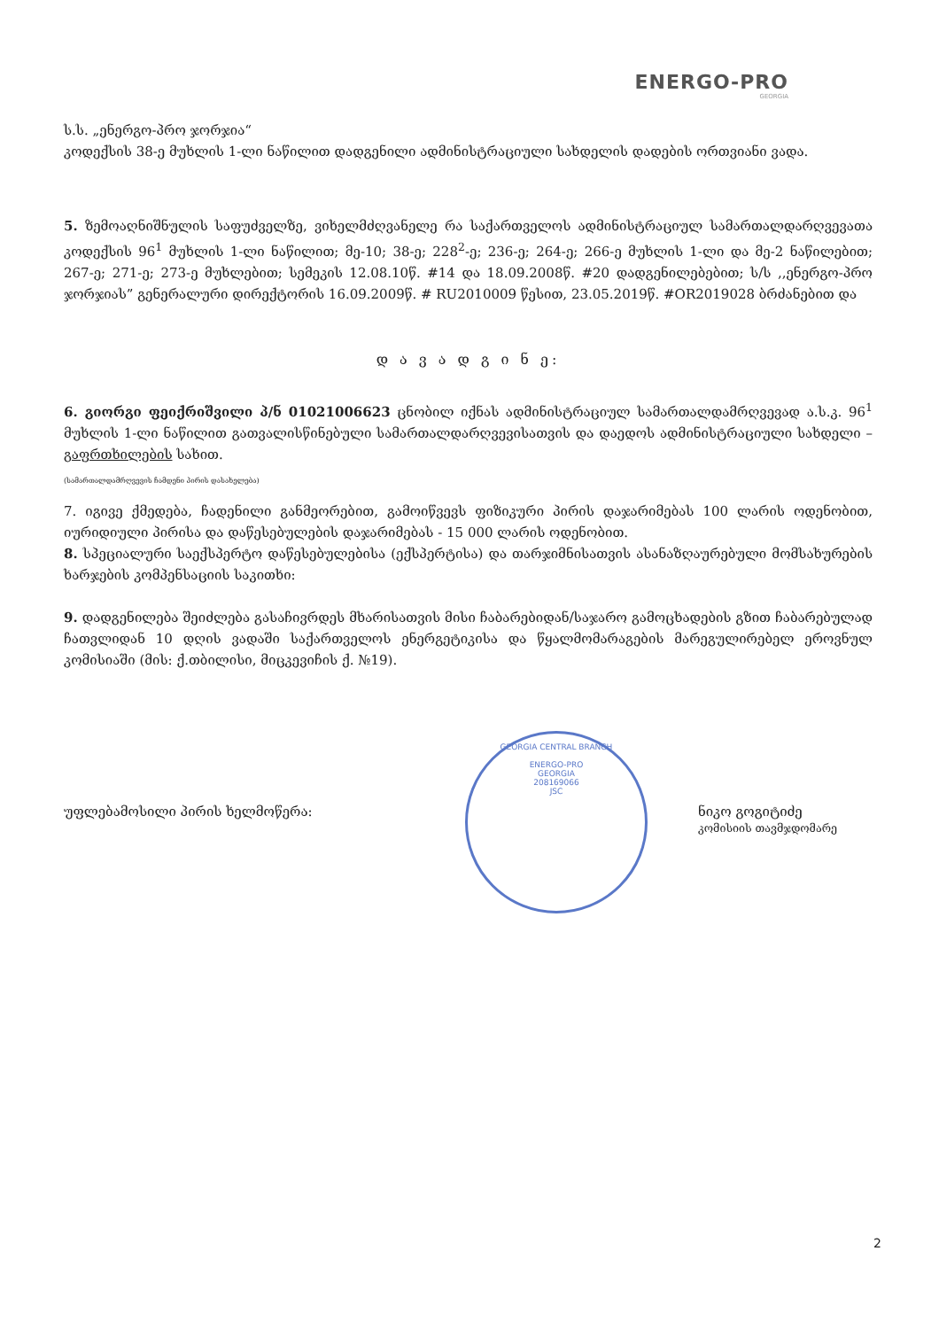ENERGO-PRO
GEORGIA
ს.ს. „ენერგო-პრო ჯორჯია“
კოდექსის 38-ე მუხლის 1-ლი ნაწილით დადგენილი ადმინისტრაციული სახდელის დადების ორთვიანი ვადა.
5. ზემოაღნიშნულის საფუძველზე, ვიხელმძღვანელე რა საქართველოს ადმინისტრაციულ სამართალდარღვევათა კოდექსის 96<sup>1</sup> მუხლის 1-ლი ნაწილით; მე-10; 38-ე; 228<sup>2</sup>-ე; 236-ე; 264-ე; 266-ე მუხლის 1-ლი და მე-2 ნაწილებით; 267-ე; 271-ე; 273-ე მუხლებით; სემეკის 12.08.10წ. #14 და 18.09.2008წ. #20 დადგენილებებით; ს/ს ,,ენერგო-პრო ჯორჯიას” გენერალური დირექტორის 16.09.2009წ. # RU2010009 წესით, 23.05.2019წ. #OR2019028 ბრძანებით და
დ ა ვ ა დ გ ი ნ ე:
6. გიორგი ფეიქრიშვილი პ/ნ 01021006623 ცნობილ იქნას ადმინისტრაციულ სამართალდამრღვევად ა.ს.კ. 96<sup>1</sup> მუხლის 1-ლი ნაწილით გათვალისწინებული სამართალდარღვევისათვის და დაედოს ადმინისტრაციული სახდელი – გაფრთხილების სახით.
(სამართალდამრღვევის ჩამდენი პირის დასახელება)
7. იგივე ქმედება, ჩადენილი განმეორებით, გამოიწვევს ფიზიკური პირის დაჯარიმებას 100 ლარის ოდენობით, იურიდიული პირისა და დაწესებულების დაჯარიმებას - 15 000 ლარის ოდენობით.
8. სპეციალური საექსპერტო დაწესებულებისა (ექსპერტისა) და თარჯიმნისათვის ასანაზღაურებული მომსახურების ხარჯების კომპენსაციის საკითხი:
9. დადგენილება შეიძლება გასაჩივრდეს მხარისათვის მისი ჩაბარებიდან/საჯარო გამოცხადების გზით ჩაბარებულად ჩათვლიდან 10 დღის ვადაში საქართველოს ენერგეტიკისა და წყალმომარაგების მარეგულირებელ ეროვნულ კომისიაში (მის: ქ.თბილისი, მიცკევიჩის ქ. №19).
უფლებამოსილი პირის ხელმოწერა: ნიკო გოგიტიძე
კომისიის თავმჯდომარე
GEORGIA CENTRAL BRANCH
ENERGO-PRO
GEORGIA
208169066
JSC
2